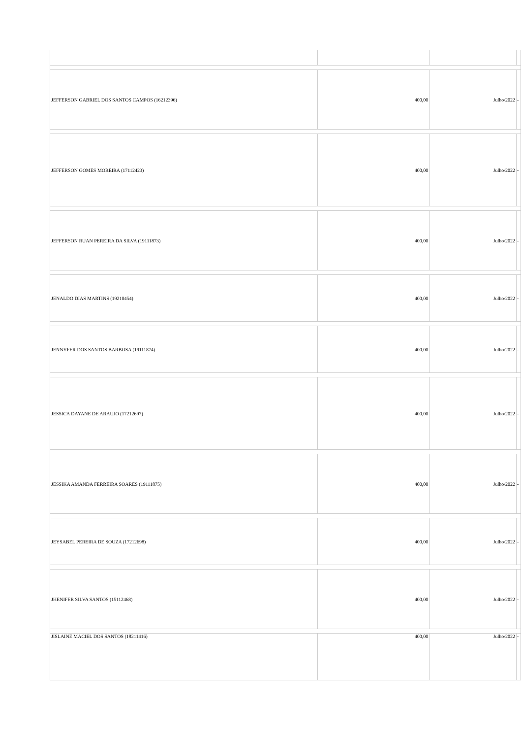| JEFFERSON GABRIEL DOS SANTOS CAMPOS (16212396) | 400,00 | Julho/2022 | - |
| JEFFERSON GOMES MOREIRA (17112423) | 400,00 | Julho/2022 | - |
| JEFFERSON RUAN PEREIRA DA SILVA (19111873) | 400,00 | Julho/2022 | - |
| JENALDO DIAS MARTINS (19210454) | 400,00 | Julho/2022 | - |
| JENNYFER DOS SANTOS BARBOSA (19111874) | 400,00 | Julho/2022 | - |
| JESSICA DAYANE DE ARAUJO (17212697) | 400,00 | Julho/2022 | - |
| JESSIKA AMANDA FERREIRA SOARES (19111875) | 400,00 | Julho/2022 | - |
| JEYSABEL PEREIRA DE SOUZA (17212698) | 400,00 | Julho/2022 | - |
| JHENIFER SILVA SANTOS (15112468) | 400,00 | Julho/2022 | - |
| JISLAINE MACIEL DOS SANTOS (18211416) | 400,00 | Julho/2022 | - |